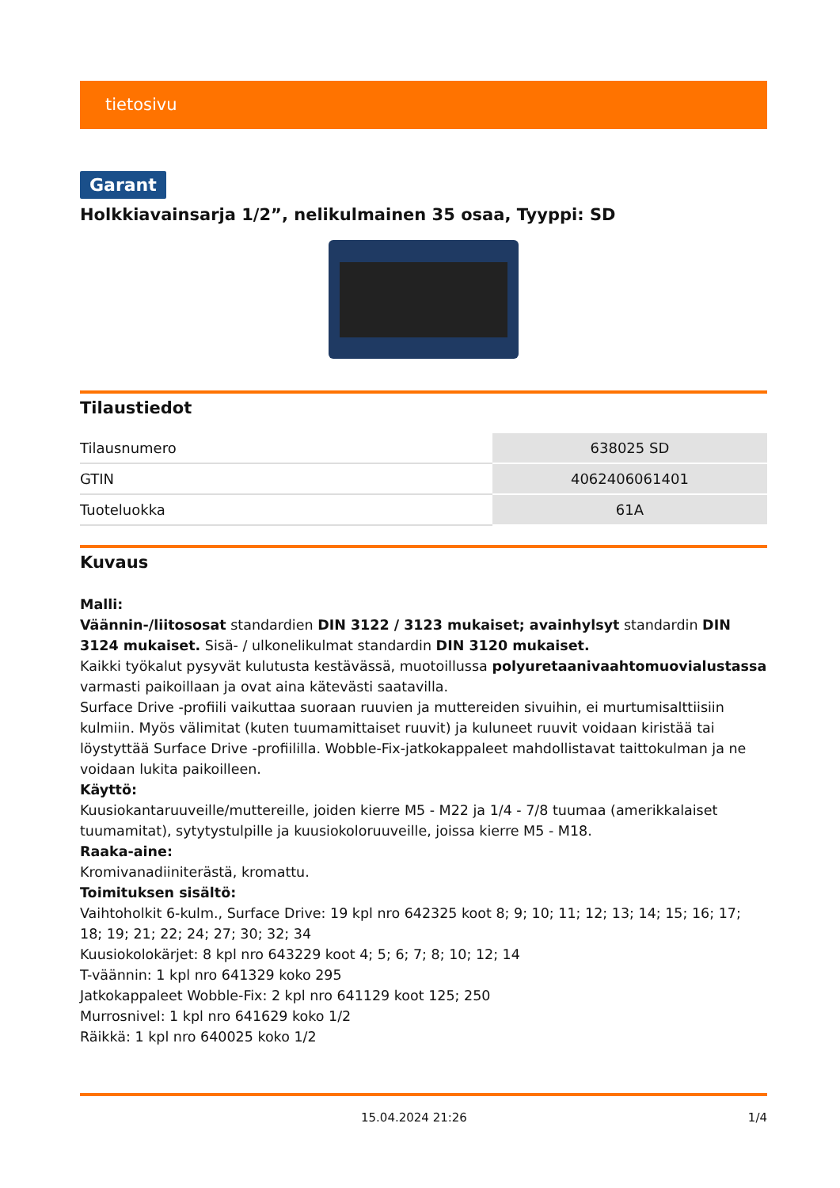tietosivu
Garant
Holkkiavainsarja 1/2”, nelikulmainen 35 osaa, Tyyppi: SD
Tilaustiedot
| Tilausnumero | 638025 SD |
| GTIN | 4062406061401 |
| Tuoteluokka | 61A |
Kuvaus
Malli:
Väännin-/liitososat standardien DIN 3122 / 3123 mukaiset; avainhylsyt standardin DIN 3124 mukaiset. Sisä- / ulkonelikulmat standardin DIN 3120 mukaiset.
Kaikki työkalut pysyvät kulutusta kestävässä, muotoillussa polyuretaanivaahtomuovialustassa varmasti paikoillaan ja ovat aina kätevästi saatavilla.
Surface Drive -profiili vaikuttaa suoraan ruuvien ja muttereiden sivuihin, ei murtumisalttiisiin kulmiin. Myös välimitat (kuten tuumamittaiset ruuvit) ja kuluneet ruuvit voidaan kiristää tai löystyttää Surface Drive -profiililla. Wobble-Fix-jatkokappaleet mahdollistavat taittokulman ja ne voidaan lukita paikoilleen.
Käyttö:
Kuusiokantaruuveille/muttereille, joiden kierre M5 - M22 ja 1/4 - 7/8 tuumaa (amerikkalaiset tuumamitat), sytytystulpille ja kuusiokoloruuveille, joissa kierre M5 - M18.
Raaka-aine:
Kromivanadiiniterästä, kromattu.
Toimituksen sisältö:
Vaihtoholkit 6-kulm., Surface Drive: 19 kpl nro 642325 koot 8; 9; 10; 11; 12; 13; 14; 15; 16; 17; 18; 19; 21; 22; 24; 27; 30; 32; 34
Kuusiokolokärjet: 8 kpl nro 643229 koot 4; 5; 6; 7; 8; 10; 12; 14
T-väännin: 1 kpl nro 641329 koko 295
Jatkokappaleet Wobble-Fix: 2 kpl nro 641129 koot 125; 250
Murrosnivel: 1 kpl nro 641629 koko 1/2
Räikkä: 1 kpl nro 640025 koko 1/2
15.04.2024 21:26 1/4